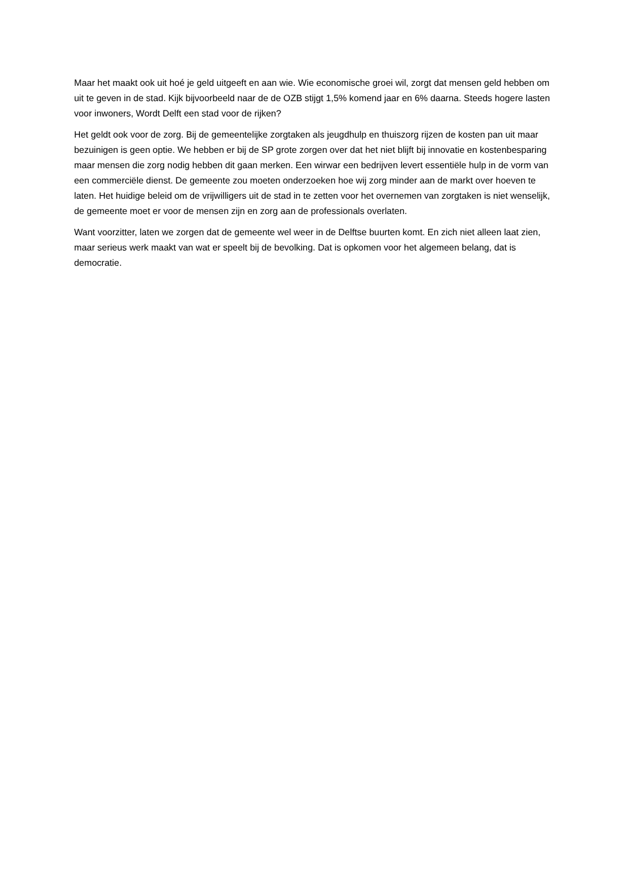Maar het maakt ook uit hoé je geld uitgeeft en aan wie. Wie economische groei wil, zorgt dat mensen geld hebben om uit te geven in de stad. Kijk bijvoorbeeld naar de de OZB stijgt 1,5% komend jaar en 6% daarna. Steeds hogere lasten voor inwoners, Wordt Delft een stad voor de rijken?
Het geldt ook voor de zorg. Bij de gemeentelijke zorgtaken als jeugdhulp en thuiszorg rijzen de kosten pan uit maar bezuinigen is geen optie. We hebben er bij de SP grote zorgen over dat het niet blijft bij innovatie en kostenbesparing maar mensen die zorg nodig hebben dit gaan merken. Een wirwar een bedrijven levert essentiële hulp in de vorm van een commerciële dienst. De gemeente zou moeten onderzoeken hoe wij zorg minder aan de markt over hoeven te laten. Het huidige beleid om de vrijwilligers uit de stad in te zetten voor het overnemen van zorgtaken is niet wenselijk, de gemeente moet er voor de mensen zijn en zorg aan de professionals overlaten.
Want voorzitter, laten we zorgen dat de gemeente wel weer in de Delftse buurten komt. En zich niet alleen laat zien, maar serieus werk maakt van wat er speelt bij de bevolking. Dat is opkomen voor het algemeen belang, dat is democratie.